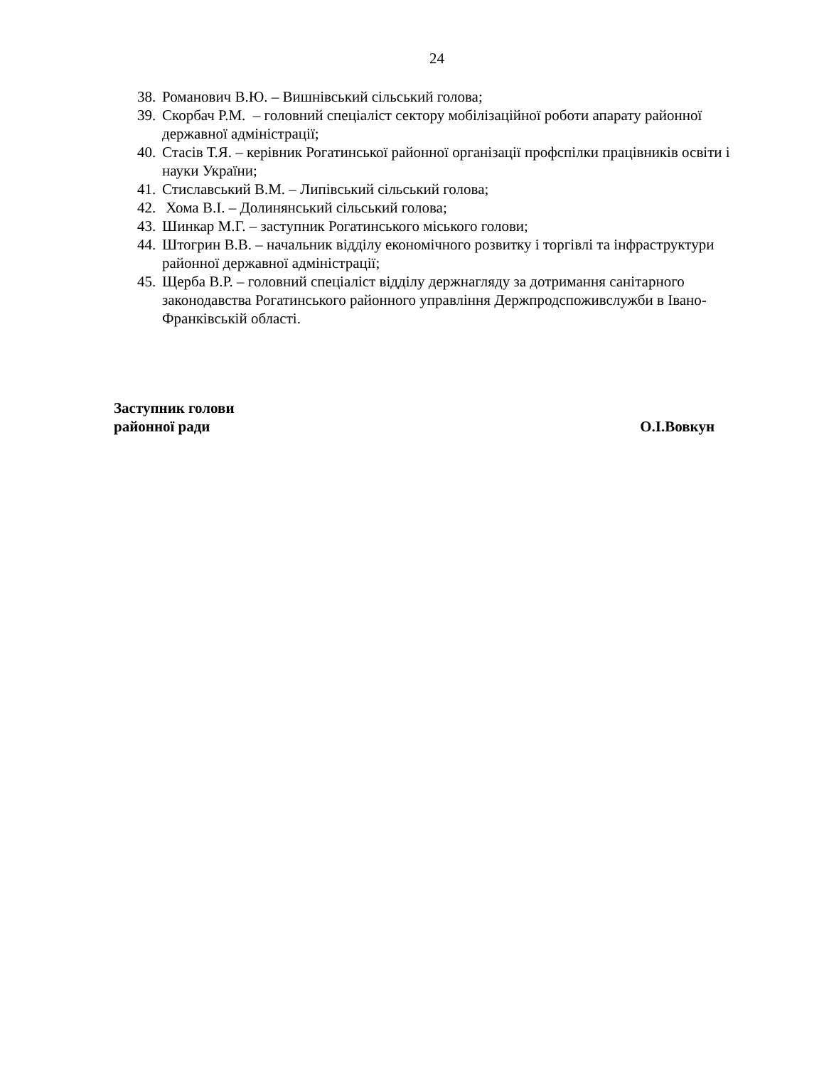24
38. Романович В.Ю. – Вишнівський сільський голова;
39. Скорбач Р.М. – головний спеціаліст сектору мобілізаційної роботи апарату районної державної адміністрації;
40. Стасів Т.Я. – керівник Рогатинської районної організації профспілки працівників освіти і науки України;
41. Стиславський В.М. – Липівський сільський голова;
42. Хома В.І. – Долинянський сільський голова;
43. Шинкар М.Г. – заступник Рогатинського міського голови;
44. Штогрин В.В. – начальник відділу економічного розвитку і торгівлі та інфраструктури районної державної адміністрації;
45. Щерба В.Р. – головний спеціаліст відділу держнагляду за дотримання санітарного законодавства Рогатинського районного управління Держпродспоживслужби в Івано-Франківській області.
Заступник голови
районної ради О.І.Вовкун